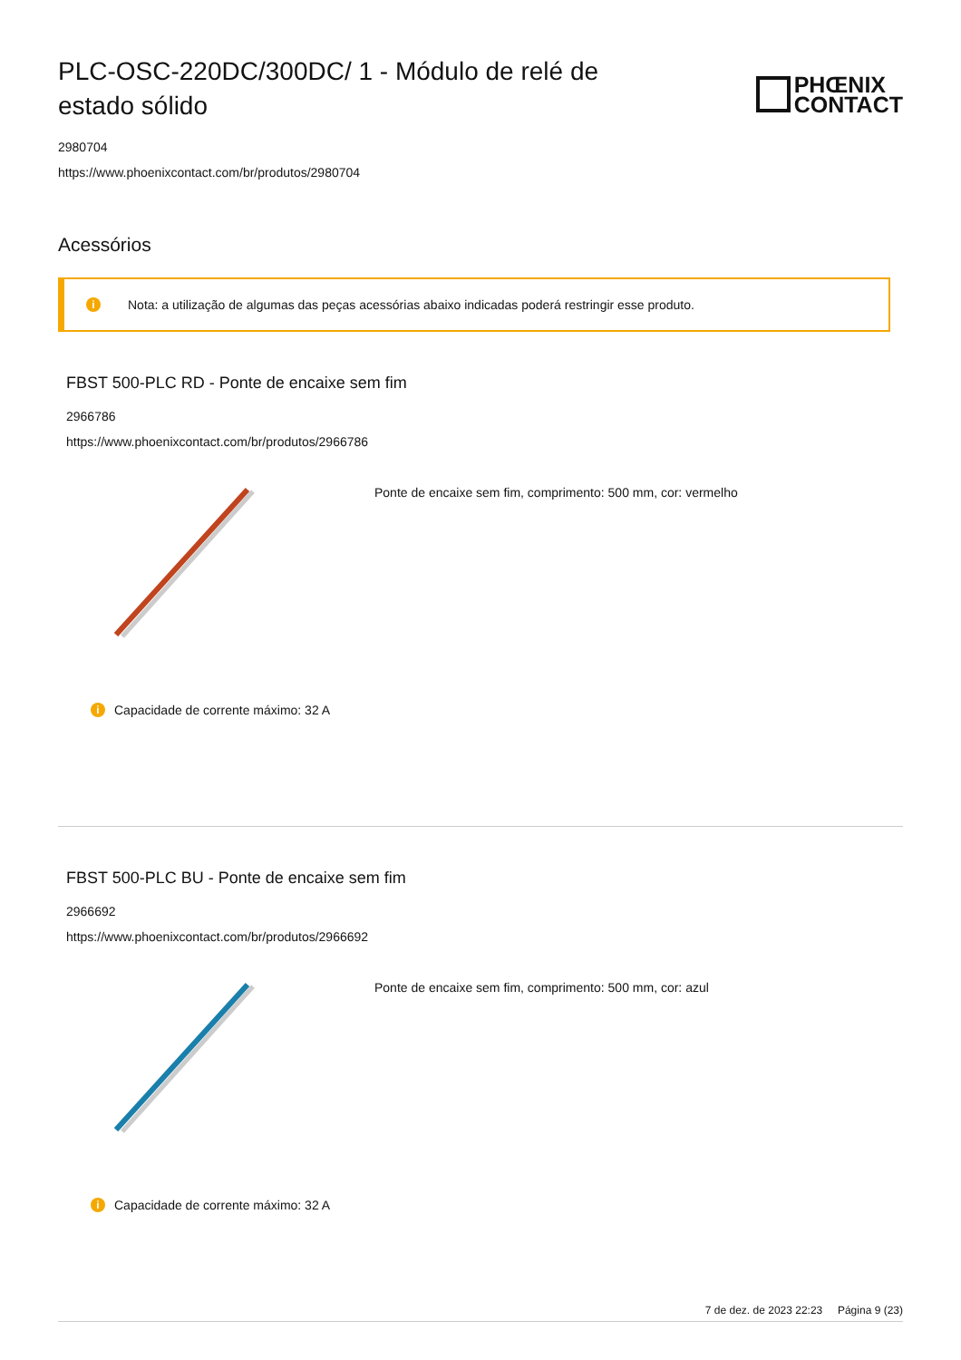PLC-OSC-220DC/300DC/ 1 - Módulo de relé de estado sólido
PHŒNIX
CONTACT
2980704
https://www.phoenixcontact.com/br/produtos/2980704
Acessórios
i Nota: a utilização de algumas das peças acessórias abaixo indicadas poderá restringir esse produto.
FBST 500-PLC RD - Ponte de encaixe sem fim
2966786
https://www.phoenixcontact.com/br/produtos/2966786
Ponte de encaixe sem fim, comprimento: 500 mm, cor: vermelho
i Capacidade de corrente máximo: 32 A
FBST 500-PLC BU - Ponte de encaixe sem fim
2966692
https://www.phoenixcontact.com/br/produtos/2966692
Ponte de encaixe sem fim, comprimento: 500 mm, cor: azul
i Capacidade de corrente máximo: 32 A
7 de dez. de 2023 22:23 Página 9 (23)